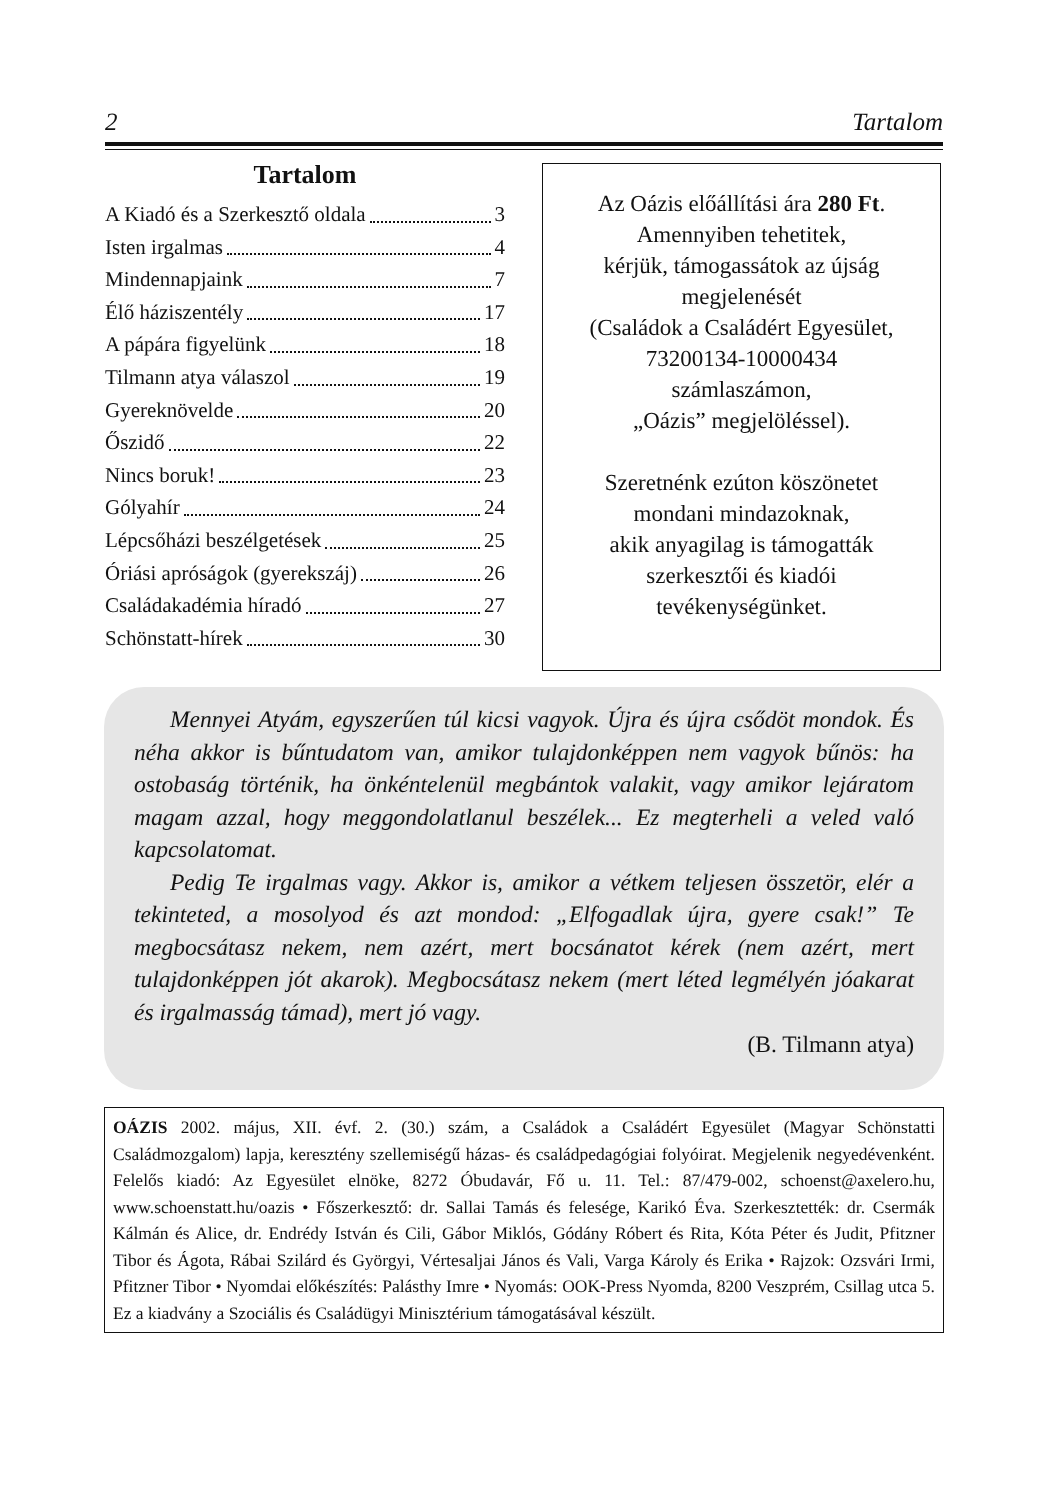2 Tartalom
Tartalom
A Kiadó és a Szerkesztő oldala 3
Isten irgalmas 4
Mindennapjaink 7
Élő háziszentély 17
A pápára figyelünk 18
Tilmann atya válaszol 19
Gyereknövelde 20
Őszidő 22
Nincs boruk! 23
Gólyahír 24
Lépcsőházi beszélgetések 25
Óriási apróságok (gyerekszáj) 26
Családakadémia híradó 27
Schönstatt-hírek 30
Az Oázis előállítási ára 280 Ft.
Amennyiben tehetitek,
kérjük, támogassátok az újság
megjelenését
(Családok a Családért Egyesület,
73200134-10000434
számlaszámon,
„Oázis” megjelöléssel).
Szeretnénk ezúton köszönetet
mondani mindazoknak,
akik anyagilag is támogatták
szerkesztői és kiadói
tevékenységünket.
Mennyei Atyám, egyszerűen túl kicsi vagyok. Újra és újra csődöt mondok. És néha akkor is bűntudatom van, amikor tulajdonképpen nem vagyok bűnös: ha ostobaság történik, ha önkéntelenül megbántok valakit, vagy amikor lejáratom magam azzal, hogy meggondolatlanul beszélek... Ez megterheli a veled való kapcsolatomat.
Pedig Te irgalmas vagy. Akkor is, amikor a vétkem teljesen összetör, elér a tekinteted, a mosolyod és azt mondod: „Elfogadlak újra, gyere csak!” Te megbocsátasz nekem, nem azért, mert bocsánatot kérek (nem azért, mert tulajdonképpen jót akarok). Megbocsátasz nekem (mert léted legmélyén jóakarat és irgalmasság támad), mert jó vagy.
(B. Tilmann atya)
OÁZIS 2002. május, XII. évf. 2. (30.) szám, a Családok a Családért Egyesület (Magyar Schönstatti Családmozgalom) lapja, keresztény szellemiségű házas- és családpedagógiai folyóirat. Megjelenik negyedévenként. Felelős kiadó: Az Egyesület elnöke, 8272 Óbudavár, Fő u. 11. Tel.: 87/479-002, schoenst@axelero.hu, www.schoenstatt.hu/oazis • Főszerkesztő: dr. Sallai Tamás és felesége, Karikó Éva. Szerkesztették: dr. Csermák Kálmán és Alice, dr. Endrédy István és Cili, Gábor Miklós, Gódány Róbert és Rita, Kóta Péter és Judit, Pfitzner Tibor és Ágota, Rábai Szilárd és Györgyi, Vértesaljai János és Vali, Varga Károly és Erika • Rajzok: Ozsvári Irmi, Pfitzner Tibor • Nyomdai előkészítés: Palásthy Imre • Nyomás: OOK-Press Nyomda, 8200 Veszprém, Csillag utca 5. Ez a kiadvány a Szociális és Családügyi Minisztérium támogatásával készült.